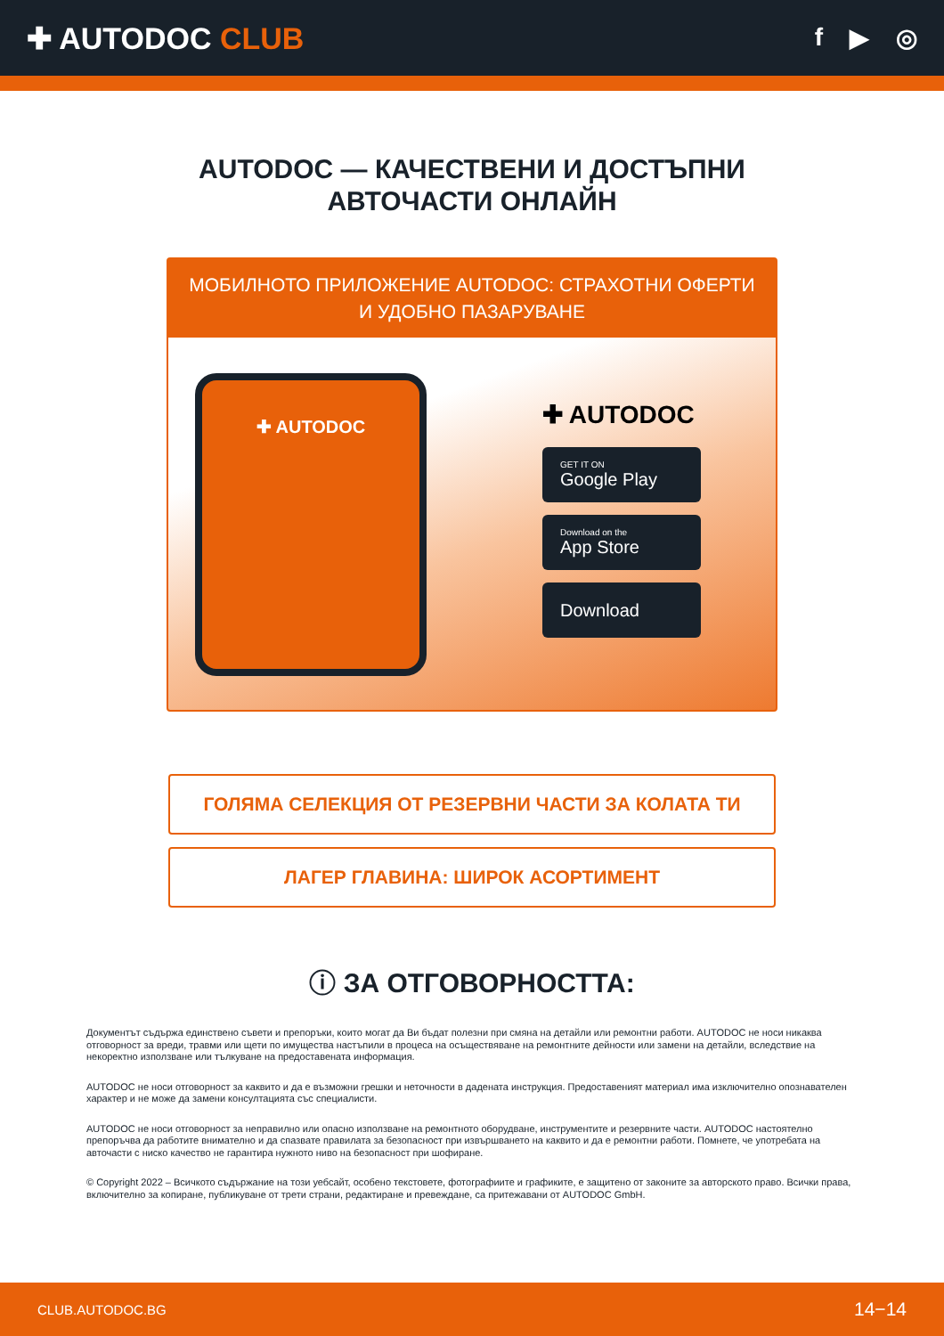✚ AUTODOC CLUB
f ▶ ◎
AUTODOC — КАЧЕСТВЕНИ И ДОСТЪПНИ
АВТОЧАСТИ ОНЛАЙН
МОБИЛНОТО ПРИЛОЖЕНИЕ AUTODOC: СТРАХОТНИ ОФЕРТИ И УДОБНО ПАЗАРУВАНЕ
✚ AUTODOC
✚ AUTODOC
GET IT ON
Google Play
Download on the
App Store
Download
ГОЛЯМА СЕЛЕКЦИЯ ОТ РЕЗЕРВНИ ЧАСТИ ЗА КОЛАТА ТИ
ЛАГЕР ГЛАВИНА: ШИРОК АСОРТИМЕНТ
ⓘ ЗА ОТГОВОРНОСТТА:
Документът съдържа единствено съвети и препоръки, които могат да Ви бъдат полезни при смяна на детайли или ремонтни работи. AUTODOC не носи никаква отговорност за вреди, травми или щети по имущества настъпили в процеса на осъществяване на ремонтните дейности или замени на детайли, вследствие на некоректно използване или тълкуване на предоставената информация.
AUTODOC не носи отговорност за каквито и да е възможни грешки и неточности в дадената инструкция. Предоставеният материал има изключително опознавателен характер и не може да замени консултацията със специалисти.
AUTODOC не носи отговорност за неправилно или опасно използване на ремонтното оборудване, инструментите и резервните части. AUTODOC настоятелно препоръчва да работите внимателно и да спазвате правилата за безопасност при извършването на каквито и да е ремонтни работи. Помнете, че употребата на авточасти с ниско качество не гарантира нужното ниво на безопасност при шофиране.
© Copyright 2022 – Всичкото съдържание на този уебсайт, особено текстовете, фотографиите и графиките, е защитено от законите за авторското право. Всички права, включително за копиране, публикуване от трети страни, редактиране и превеждане, са притежавани от AUTODOC GmbH.
CLUB.AUTODOC.BG 14−14